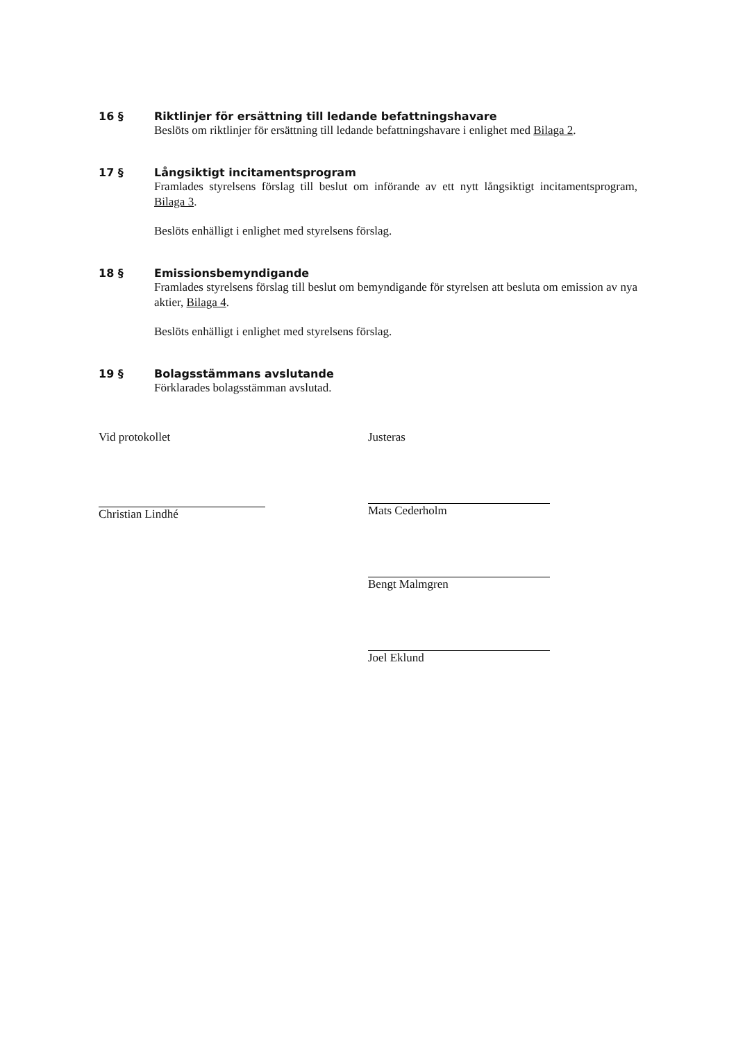16 § Riktlinjer för ersättning till ledande befattningshavare
Beslöts om riktlinjer för ersättning till ledande befattningshavare i enlighet med Bilaga 2.
17 § Långsiktigt incitamentsprogram
Framlades styrelsens förslag till beslut om införande av ett nytt långsiktigt incitamentsprogram, Bilaga 3.
Beslöts enhälligt i enlighet med styrelsens förslag.
18 § Emissionsbemyndigande
Framlades styrelsens förslag till beslut om bemyndigande för styrelsen att besluta om emission av nya aktier, Bilaga 4.
Beslöts enhälligt i enlighet med styrelsens förslag.
19 § Bolagsstämmans avslutande
Förklarades bolagsstämman avslutad.
Vid protokollet
Christian Lindhé
Justeras
Mats Cederholm
Bengt Malmgren
Joel Eklund